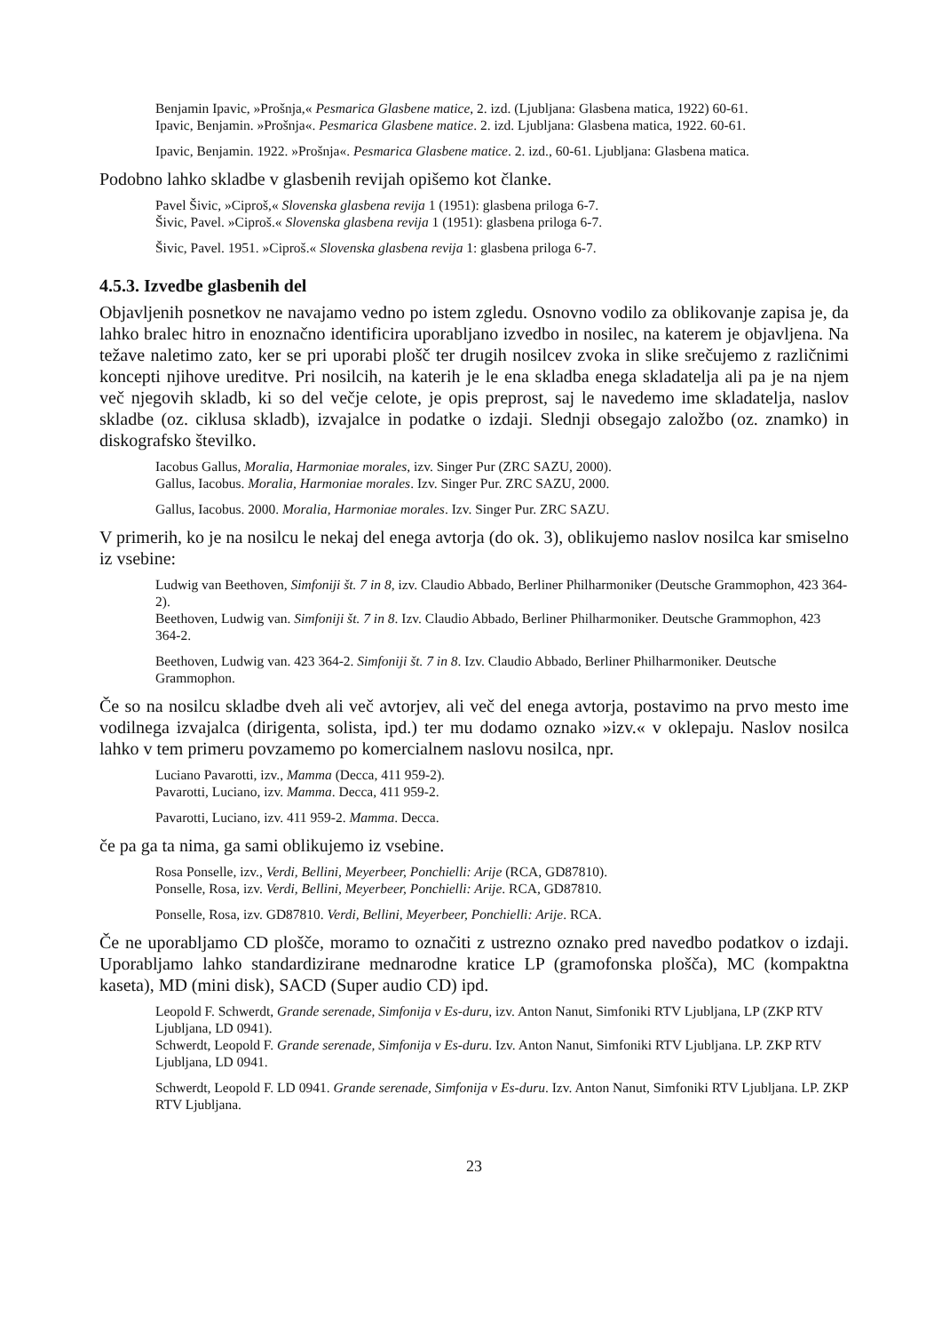Benjamin Ipavic, »Prošnja,« Pesmarica Glasbene matice, 2. izd. (Ljubljana: Glasbena matica, 1922) 60-61.
Ipavic, Benjamin. »Prošnja«. Pesmarica Glasbene matice. 2. izd. Ljubljana: Glasbena matica, 1922. 60-61.
Ipavic, Benjamin. 1922. »Prošnja«. Pesmarica Glasbene matice. 2. izd., 60-61. Ljubljana: Glasbena matica.
Podobno lahko skladbe v glasbenih revijah opišemo kot članke.
Pavel Šivic, »Ciproš,« Slovenska glasbena revija 1 (1951): glasbena priloga 6-7.
Šivic, Pavel. »Ciproš.« Slovenska glasbena revija 1 (1951): glasbena priloga 6-7.
Šivic, Pavel. 1951. »Ciproš.« Slovenska glasbena revija 1: glasbena priloga 6-7.
4.5.3. Izvedbe glasbenih del
Objavljenih posnetkov ne navajamo vedno po istem zgledu. Osnovno vodilo za oblikovanje zapisa je, da lahko bralec hitro in enoznačno identificira uporabljano izvedbo in nosilec, na katerem je objavljena. Na težave naletimo zato, ker se pri uporabi plošč ter drugih nosilcev zvoka in slike srečujemo z različnimi koncepti njihove ureditve. Pri nosilcih, na katerih je le ena skladba enega skladatelja ali pa je na njem več njegovih skladb, ki so del večje celote, je opis preprost, saj le navedemo ime skladatelja, naslov skladbe (oz. ciklusa skladb), izvajalce in podatke o izdaji. Slednji obsegajo založbo (oz. znamko) in diskografsko številko.
Iacobus Gallus, Moralia, Harmoniae morales, izv. Singer Pur (ZRC SAZU, 2000).
Gallus, Iacobus. Moralia, Harmoniae morales. Izv. Singer Pur. ZRC SAZU, 2000.
Gallus, Iacobus. 2000. Moralia, Harmoniae morales. Izv. Singer Pur. ZRC SAZU.
V primerih, ko je na nosilcu le nekaj del enega avtorja (do ok. 3), oblikujemo naslov nosilca kar smiselno iz vsebine:
Ludwig van Beethoven, Simfoniji št. 7 in 8, izv. Claudio Abbado, Berliner Philharmoniker (Deutsche Grammophon, 423 364-2).
Beethoven, Ludwig van. Simfoniji št. 7 in 8. Izv. Claudio Abbado, Berliner Philharmoniker. Deutsche Grammophon, 423 364-2.
Beethoven, Ludwig van. 423 364-2. Simfoniji št. 7 in 8. Izv. Claudio Abbado, Berliner Philharmoniker. Deutsche Grammophon.
Če so na nosilcu skladbe dveh ali več avtorjev, ali več del enega avtorja, postavimo na prvo mesto ime vodilnega izvajalca (dirigenta, solista, ipd.) ter mu dodamo oznako »izv.« v oklepaju. Naslov nosilca lahko v tem primeru povzamemo po komercialnem naslovu nosilca, npr.
Luciano Pavarotti, izv., Mamma (Decca, 411 959-2).
Pavarotti, Luciano, izv. Mamma. Decca, 411 959-2.
Pavarotti, Luciano, izv. 411 959-2. Mamma. Decca.
če pa ga ta nima, ga sami oblikujemo iz vsebine.
Rosa Ponselle, izv., Verdi, Bellini, Meyerbeer, Ponchielli: Arije (RCA, GD87810).
Ponselle, Rosa, izv. Verdi, Bellini, Meyerbeer, Ponchielli: Arije. RCA, GD87810.
Ponselle, Rosa, izv. GD87810. Verdi, Bellini, Meyerbeer, Ponchielli: Arije. RCA.
Če ne uporabljamo CD plošče, moramo to označiti z ustrezno oznako pred navedbo podatkov o izdaji. Uporabljamo lahko standardizirane mednarodne kratice LP (gramofonska plošča), MC (kompaktna kaseta), MD (mini disk), SACD (Super audio CD) ipd.
Leopold F. Schwerdt, Grande serenade, Simfonija v Es-duru, izv. Anton Nanut, Simfoniki RTV Ljubljana, LP (ZKP RTV Ljubljana, LD 0941).
Schwerdt, Leopold F. Grande serenade, Simfonija v Es-duru. Izv. Anton Nanut, Simfoniki RTV Ljubljana. LP. ZKP RTV Ljubljana, LD 0941.
Schwerdt, Leopold F. LD 0941. Grande serenade, Simfonija v Es-duru. Izv. Anton Nanut, Simfoniki RTV Ljubljana. LP. ZKP RTV Ljubljana.
23